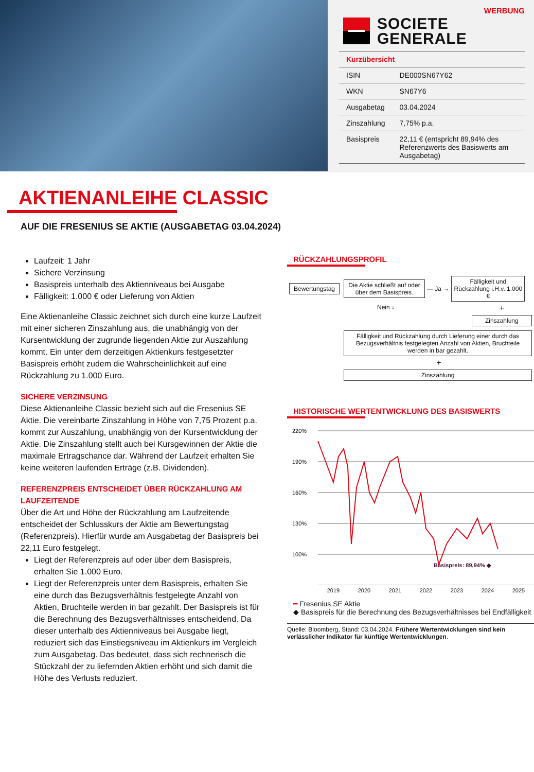WERBUNG
SOCIETE
GENERALE
| Kurzübersicht | |
| --- | --- |
| ISIN | DE000SN67Y62 |
| WKN | SN67Y6 |
| Ausgabetag | 03.04.2024 |
| Zinszahlung | 7,75% p.a. |
| Basispreis | 22,11 € (entspricht 89,94% des Referenzwerts des Basiswerts am Ausgabetag) |
AKTIENANLEIHE CLASSIC
AUF DIE FRESENIUS SE AKTIE (AUSGABETAG 03.04.2024)
Laufzeit: 1 Jahr
Sichere Verzinsung
Basispreis unterhalb des Aktienniveaus bei Ausgabe
Fälligkeit: 1.000 € oder Lieferung von Aktien
Eine Aktienanleihe Classic zeichnet sich durch eine kurze Laufzeit mit einer sicheren Zinszahlung aus, die unabhängig von der Kursentwicklung der zugrunde liegenden Aktie zur Auszahlung kommt. Ein unter dem derzeitigen Aktienkurs festgesetzter Basispreis erhöht zudem die Wahrscheinlichkeit auf eine Rückzahlung zu 1.000 Euro.
SICHERE VERZINSUNG
Diese Aktienanleihe Classic bezieht sich auf die Fresenius SE Aktie. Die vereinbarte Zinszahlung in Höhe von 7,75 Prozent p.a. kommt zur Auszahlung, unabhängig von der Kursentwicklung der Aktie. Die Zinszahlung stellt auch bei Kursgewinnen der Aktie die maximale Ertragschance dar. Während der Laufzeit erhalten Sie keine weiteren laufenden Erträge (z.B. Dividenden).
REFERENZPREIS ENTSCHEIDET ÜBER RÜCKZAHLUNG AM LAUFZEITENDE
Über die Art und Höhe der Rückzahlung am Laufzeitende entscheidet der Schlusskurs der Aktie am Bewertungstag (Referenzpreis). Hierfür wurde am Ausgabetag der Basispreis bei 22,11 Euro festgelegt.
Liegt der Referenzpreis auf oder über dem Basispreis, erhalten Sie 1.000 Euro.
Liegt der Referenzpreis unter dem Basispreis, erhalten Sie eine durch das Bezugsverhältnis festgelegte Anzahl von Aktien, Bruchteile werden in bar gezahlt. Der Basispreis ist für die Berechnung des Bezugsverhältnisses entscheidend. Da dieser unterhalb des Aktienniveaus bei Ausgabe liegt, reduziert sich das Einstiegsniveau im Aktienkurs im Vergleich zum Ausgabetag. Das bedeutet, dass sich rechnerisch die Stückzahl der zu liefernden Aktien erhöht und sich damit die Höhe des Verlusts reduziert.
RÜCKZAHLUNGSPROFIL
Bewertungstag
Die Aktie schließt auf oder über dem Basispreis.
— Ja →
Fälligkeit und Rückzahlung i.H.v. 1.000 €
Nein ↓
+
Zinszahlung
Fälligkeit und Rückzahlung durch Lieferung einer durch das Bezugsverhältnis festgelegten Anzahl von Aktien, Bruchteile werden in bar gezahlt.
+
Zinszahlung
HISTORISCHE WERTENTWICKLUNG DES BASISWERTS
220%
190%
160%
130%
100%
Basispreis: 89,94% ◆
2019 2020 2021 2022 2023 2024 2025
━ Fresenius SE Aktie
◆ Basispreis für die Berechnung des Bezugsverhältnisses bei Endfälligkeit
Quelle: Bloomberg, Stand: 03.04.2024. Frühere Wertentwicklungen sind kein verlässlicher Indikator für künftige Wertentwicklungen.